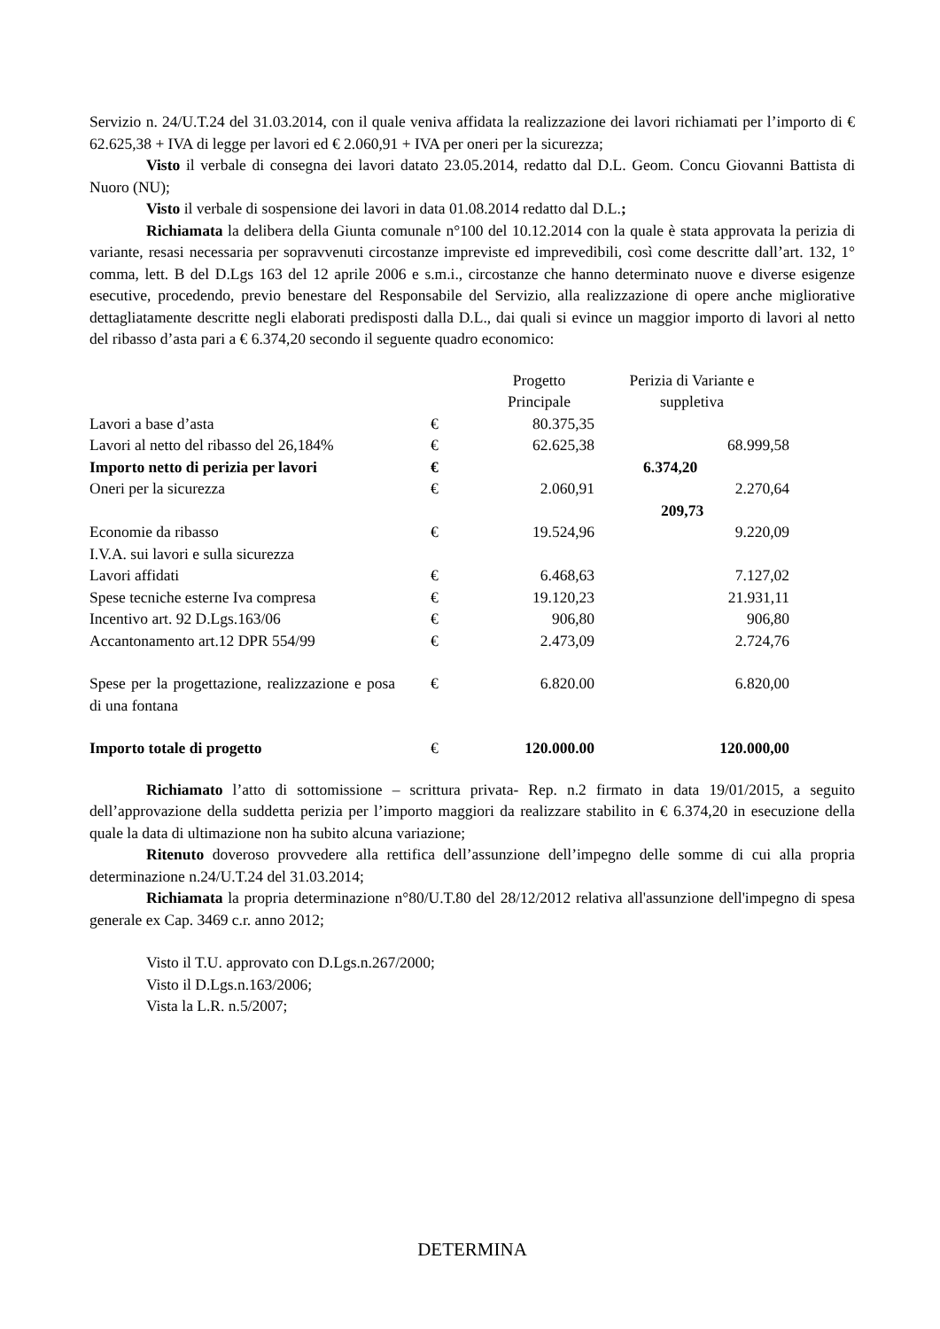Servizio n. 24/U.T.24 del 31.03.2014, con il quale veniva affidata la realizzazione dei lavori richiamati per l’importo di € 62.625,38 + IVA di legge per lavori ed € 2.060,91 + IVA per oneri per la sicurezza;
Visto il verbale di consegna dei lavori datato 23.05.2014, redatto dal D.L. Geom. Concu Giovanni Battista di Nuoro (NU);
Visto il verbale di sospensione dei lavori in data 01.08.2014 redatto dal D.L.;
Richiamata la delibera della Giunta comunale n°100 del 10.12.2014 con la quale è stata approvata la perizia di variante, resasi necessaria per sopravvenuti circostanze impreviste ed imprevedibili, così come descritte dall’art. 132, 1° comma, lett. B del D.Lgs 163 del 12 aprile 2006 e s.m.i., circostanze che hanno determinato nuove e diverse esigenze esecutive, procedendo, previo benestare del Responsabile del Servizio, alla realizzazione di opere anche migliorative dettagliatamente descritte negli elaborati predisposti dalla D.L., dai quali si evince un maggior importo di lavori al netto del ribasso d’asta pari a € 6.374,20 secondo il seguente quadro economico:
| | | Progetto Principale | Perizia di Variante e suppletiva |
| Lavori a base d’asta | € | 80.375,35 | |
| Lavori al netto del ribasso del 26,184% | € | 62.625,38 | 68.999,58 |
| Importo netto di perizia per lavori | € | 6.374,20 | |
| Oneri per la sicurezza | € | 2.060,91 | 2.270,64 |
| | | 209,73 | |
| Economie da ribasso | € | 19.524,96 | 9.220,09 |
| I.V.A. sui lavori e sulla sicurezza | | | |
| Lavori affidati | € | 6.468,63 | 7.127,02 |
| Spese tecniche esterne Iva compresa | € | 19.120,23 | 21.931,11 |
| Incentivo art. 92 D.Lgs.163/06 | € | 906,80 | 906,80 |
| Accantonamento art.12 DPR 554/99 | € | 2.473,09 | 2.724,76 |
| Spese per la progettazione, realizzazione e posa di una fontana | € | 6.820.00 | 6.820,00 |
| Importo totale di progetto | € | 120.000.00 | 120.000,00 |
Richiamato l’atto di sottomissione – scrittura privata- Rep. n.2 firmato in data 19/01/2015, a seguito dell’approvazione della suddetta perizia per l’importo maggiori da realizzare stabilito in € 6.374,20 in esecuzione della quale la data di ultimazione non ha subito alcuna variazione;
Ritenuto doveroso provvedere alla rettifica dell’assunzione dell’impegno delle somme di cui alla propria determinazione n.24/U.T.24 del 31.03.2014;
Richiamata la propria determinazione n°80/U.T.80 del 28/12/2012 relativa all'assunzione dell'impegno di spesa generale ex Cap. 3469 c.r. anno 2012;
Visto il T.U. approvato con D.Lgs.n.267/2000;
Visto il D.Lgs.n.163/2006;
Vista la L.R. n.5/2007;
DETERMINA